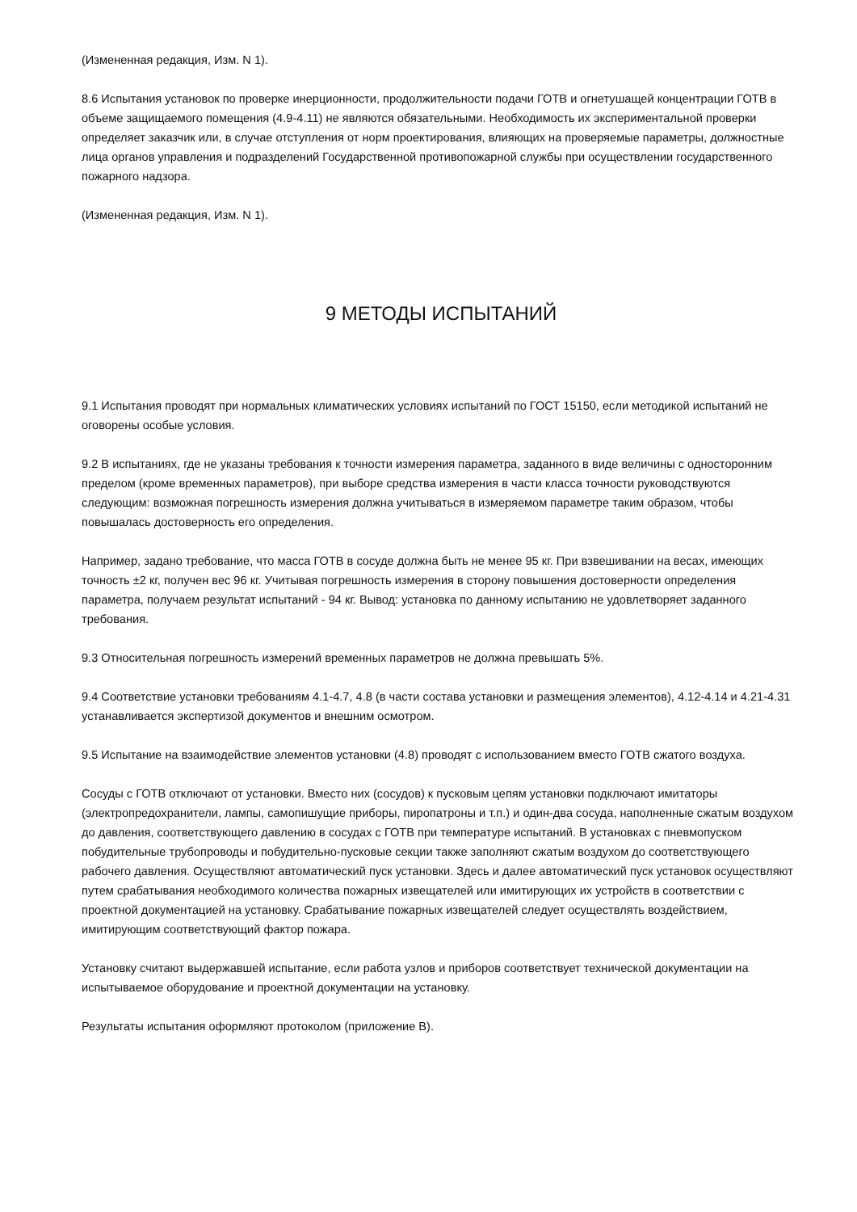(Измененная редакция, Изм. N 1).
8.6 Испытания установок по проверке инерционности, продолжительности подачи ГОТВ и огнетушащей концентрации ГОТВ в объеме защищаемого помещения (4.9-4.11) не являются обязательными. Необходимость их экспериментальной проверки определяет заказчик или, в случае отступления от норм проектирования, влияющих на проверяемые параметры, должностные лица органов управления и подразделений Государственной противопожарной службы при осуществлении государственного пожарного надзора.
(Измененная редакция, Изм. N 1).
9 МЕТОДЫ ИСПЫТАНИЙ
9.1 Испытания проводят при нормальных климатических условиях испытаний по ГОСТ 15150, если методикой испытаний не оговорены особые условия.
9.2 В испытаниях, где не указаны требования к точности измерения параметра, заданного в виде величины с односторонним пределом (кроме временных параметров), при выборе средства измерения в части класса точности руководствуются следующим: возможная погрешность измерения должна учитываться в измеряемом параметре таким образом, чтобы повышалась достоверность его определения.
Например, задано требование, что масса ГОТВ в сосуде должна быть не менее 95 кг. При взвешивании на весах, имеющих точность ±2 кг, получен вес 96 кг. Учитывая погрешность измерения в сторону повышения достоверности определения параметра, получаем результат испытаний - 94 кг. Вывод: установка по данному испытанию не удовлетворяет заданного требования.
9.3 Относительная погрешность измерений временных параметров не должна превышать 5%.
9.4 Соответствие установки требованиям 4.1-4.7, 4.8 (в части состава установки и размещения элементов), 4.12-4.14 и 4.21-4.31 устанавливается экспертизой документов и внешним осмотром.
9.5 Испытание на взаимодействие элементов установки (4.8) проводят с использованием вместо ГОТВ сжатого воздуха.
Сосуды с ГОТВ отключают от установки. Вместо них (сосудов) к пусковым цепям установки подключают имитаторы (электропредохранители, лампы, самопишущие приборы, пиропатроны и т.п.) и один-два сосуда, наполненные сжатым воздухом до давления, соответствующего давлению в сосудах с ГОТВ при температуре испытаний. В установках с пневмопуском побудительные трубопроводы и побудительно-пусковые секции также заполняют сжатым воздухом до соответствующего рабочего давления. Осуществляют автоматический пуск установки. Здесь и далее автоматический пуск установок осуществляют путем срабатывания необходимого количества пожарных извещателей или имитирующих их устройств в соответствии с проектной документацией на установку. Срабатывание пожарных извещателей следует осуществлять воздействием, имитирующим соответствующий фактор пожара.
Установку считают выдержавшей испытание, если работа узлов и приборов соответствует технической документации на испытываемое оборудование и проектной документации на установку.
Результаты испытания оформляют протоколом (приложение В).